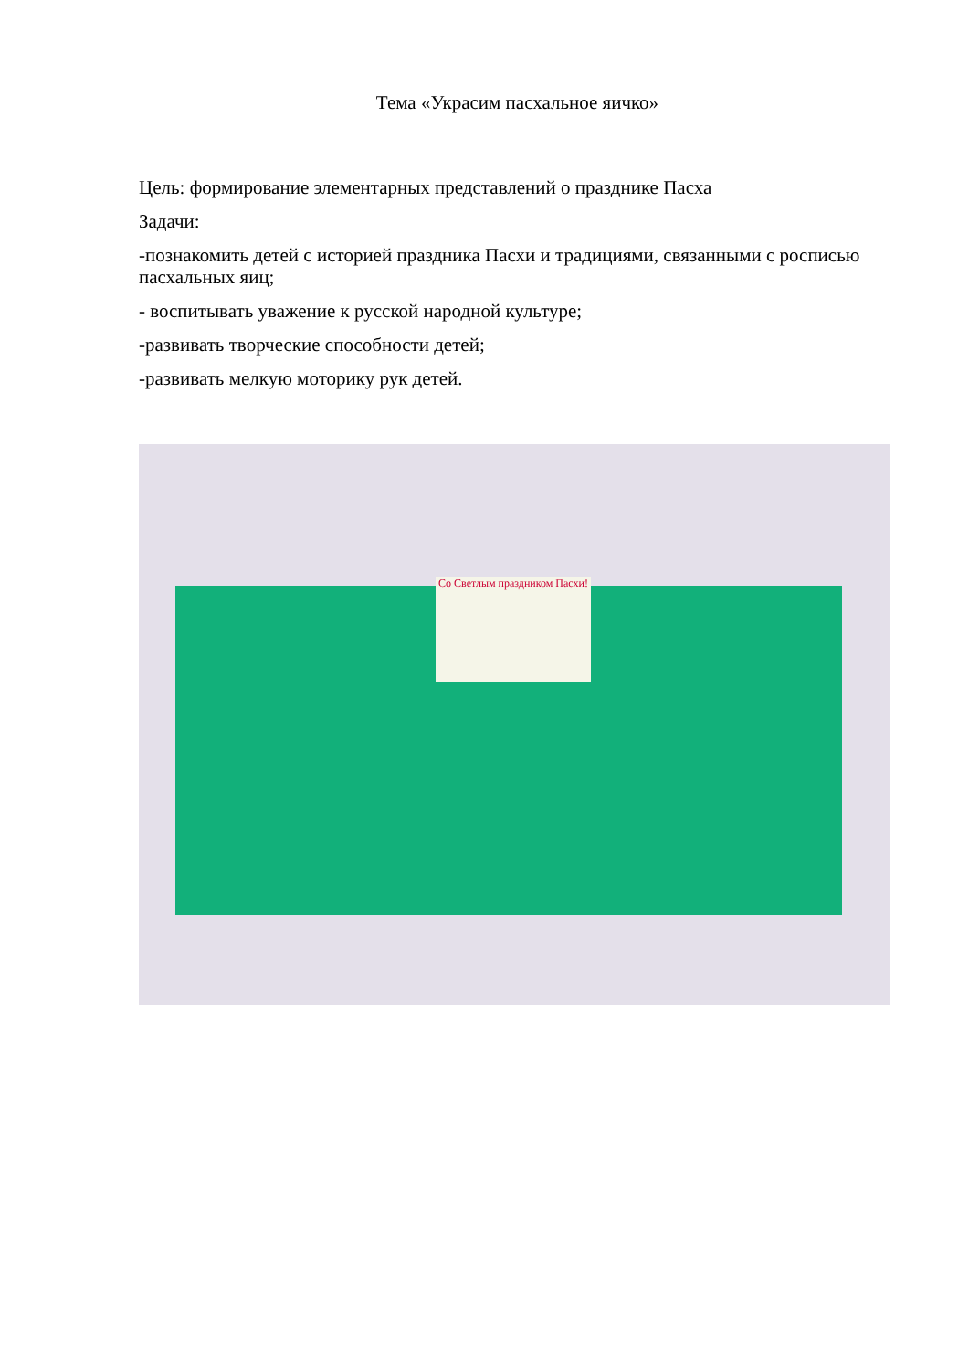Тема «Украсим пасхальное яичко»
Цель: формирование элементарных представлений о празднике Пасха
Задачи:
-познакомить детей с историей праздника Пасхи и традициями, связанными с росписью пасхальных яиц;
- воспитывать уважение к русской народной культуре;
-развивать творческие способности детей;
-развивать мелкую моторику рук детей.
Со Светлым праздником Пасхи!